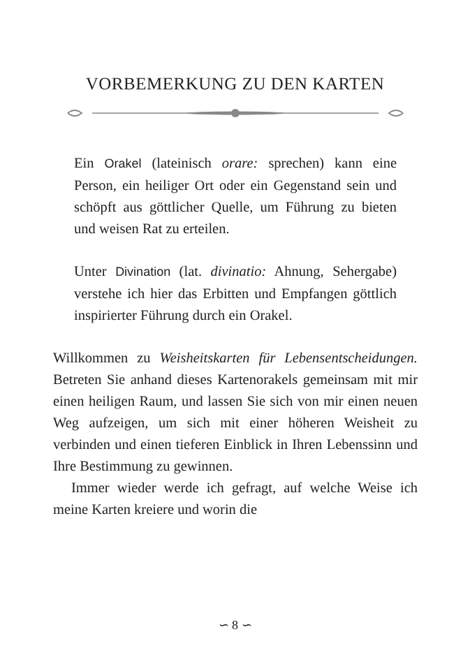VORBEMERKUNG ZU DEN KARTEN
Ein Orakel (lateinisch orare: sprechen) kann eine Person, ein heiliger Ort oder ein Gegenstand sein und schöpft aus göttlicher Quelle, um Führung zu bieten und weisen Rat zu erteilen.
Unter Divination (lat. divinatio: Ahnung, Sehergabe) verstehe ich hier das Erbitten und Empfangen göttlich inspirierter Führung durch ein Orakel.
Willkommen zu Weisheitskarten für Lebensentscheidungen. Betreten Sie anhand dieses Kartenorakels gemeinsam mit mir einen heiligen Raum, und lassen Sie sich von mir einen neuen Weg aufzeigen, um sich mit einer höheren Weisheit zu verbinden und einen tieferen Einblick in Ihren Lebenssinn und Ihre Bestimmung zu gewinnen.
Immer wieder werde ich gefragt, auf welche Weise ich meine Karten kreiere und worin die
∽ 8 ∽